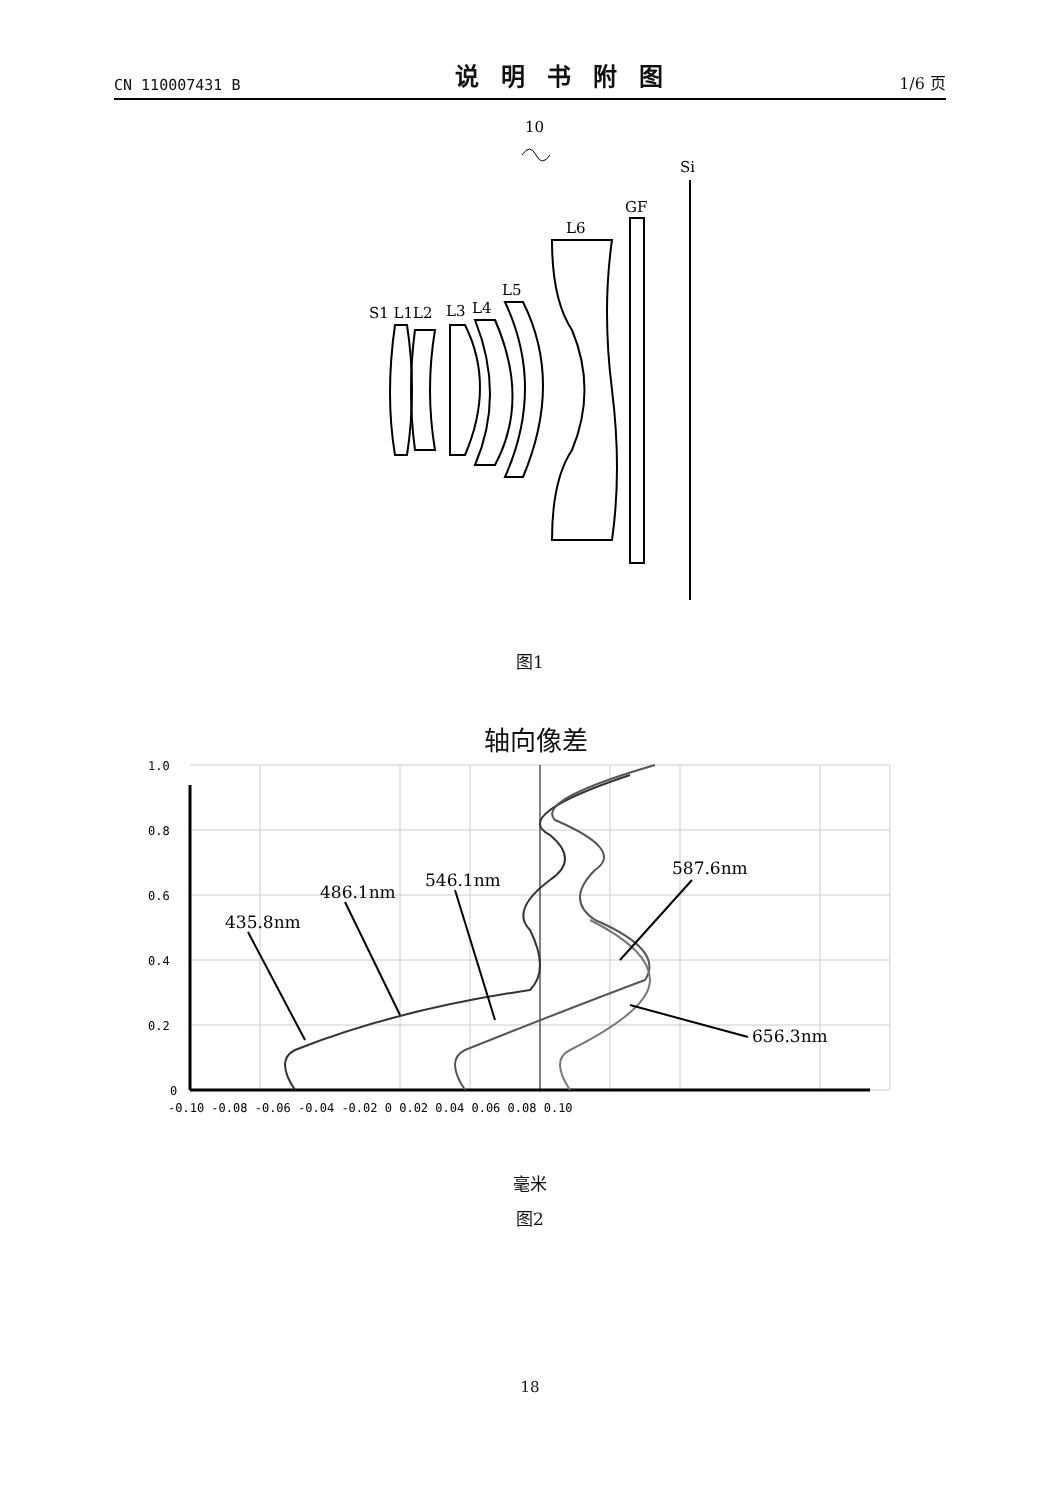CN 110007431 B 说明书附图 1/6 页
10
Si
GF
L6
L5
L4
L3
S1 L1L2
图1
轴向像差
1.0
0.8
0.6
0.4
0.2
0
-0.10 -0.08 -0.06 -0.04 -0.02 0 0.02 0.04 0.06 0.08 0.10
435.8nm
486.1nm
546.1nm
587.6nm
656.3nm
毫米
图2
18